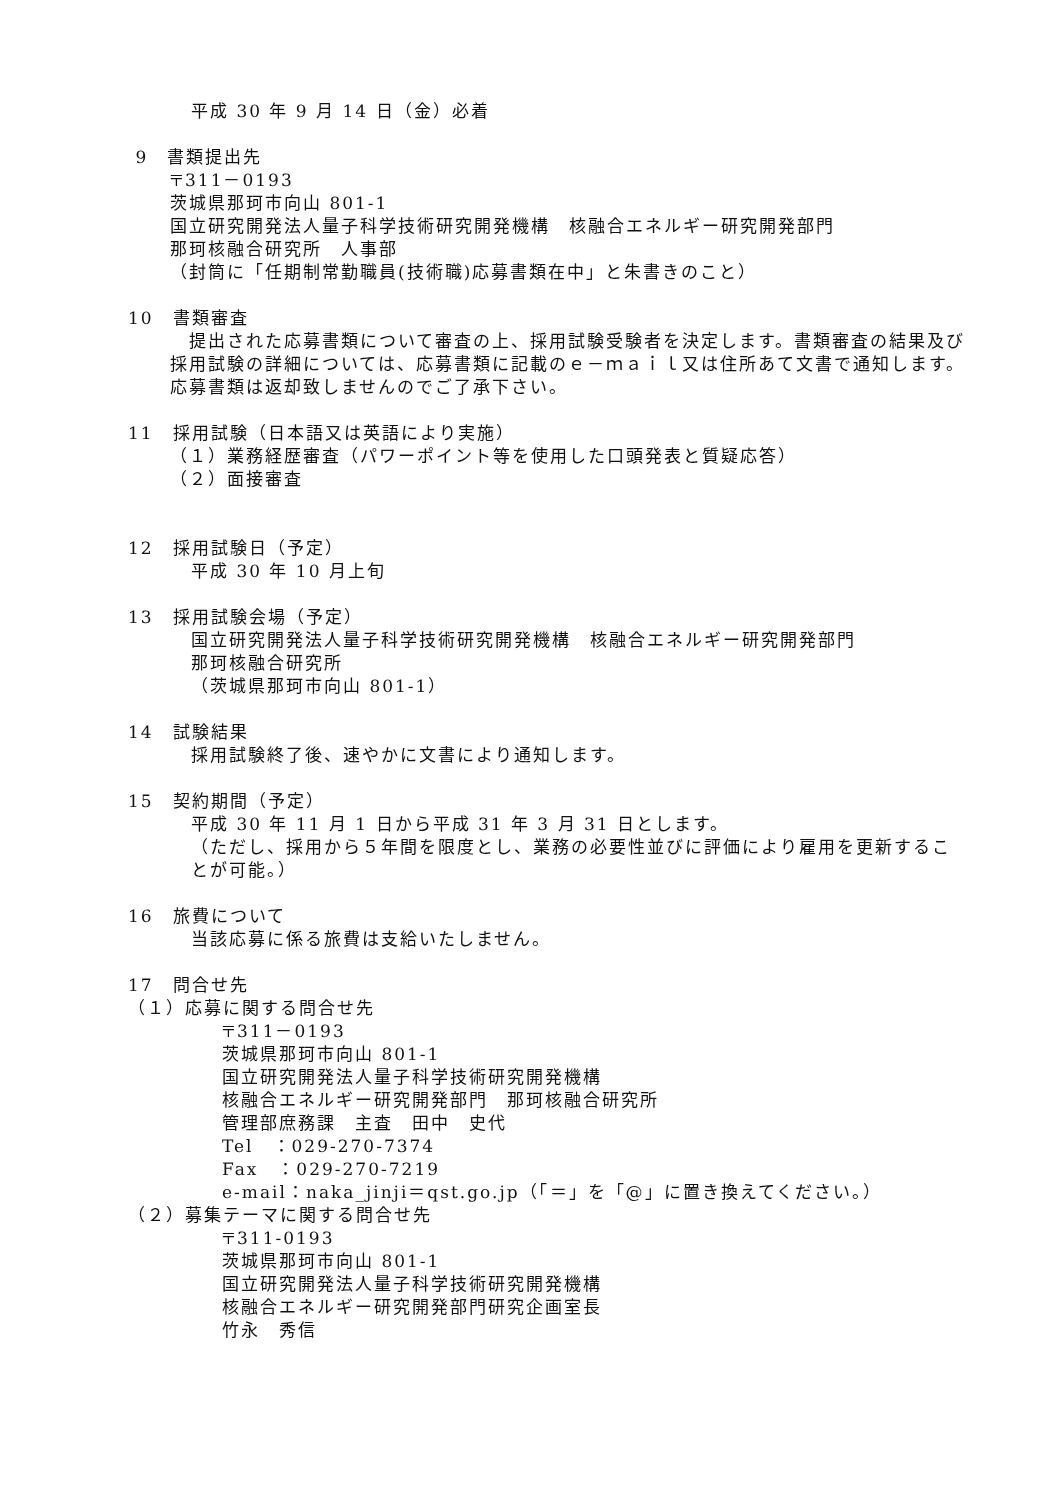平成 30 年 9 月 14 日（金）必着
9　書類提出先
〒311－0193
茨城県那珂市向山 801-1
国立研究開発法人量子科学技術研究開発機構　核融合エネルギー研究開発部門
那珂核融合研究所　人事部
（封筒に「任期制常勤職員(技術職)応募書類在中」と朱書きのこと）
10　書類審査
　提出された応募書類について審査の上、採用試験受験者を決定します。書類審査の結果及び採用試験の詳細については、応募書類に記載のｅ－ｍａｉｌ又は住所あて文書で通知します。応募書類は返却致しませんのでご了承下さい。
11　採用試験（日本語又は英語により実施）
（１）業務経歴審査（パワーポイント等を使用した口頭発表と質疑応答）
（２）面接審査
12　採用試験日（予定）
平成 30 年 10 月上旬
13　採用試験会場（予定）
国立研究開発法人量子科学技術研究開発機構　核融合エネルギー研究開発部門
那珂核融合研究所
（茨城県那珂市向山 801-1）
14　試験結果
採用試験終了後、速やかに文書により通知します。
15　契約期間（予定）
平成 30 年 11 月 1 日から平成 31 年 3 月 31 日とします。
（ただし、採用から５年間を限度とし、業務の必要性並びに評価により雇用を更新することが可能。）
16　旅費について
当該応募に係る旅費は支給いたしません。
17　問合せ先
（１）応募に関する問合せ先
〒311－0193
茨城県那珂市向山 801-1
国立研究開発法人量子科学技術研究開発機構
核融合エネルギー研究開発部門　那珂核融合研究所
管理部庶務課　主査　田中　史代
Tel　：029-270-7374
Fax　：029-270-7219
e-mail：naka_jinji＝qst.go.jp（「＝」を「@」に置き換えてください。）
（２）募集テーマに関する問合せ先
〒311-0193
茨城県那珂市向山 801-1
国立研究開発法人量子科学技術研究開発機構
核融合エネルギー研究開発部門研究企画室長
竹永　秀信